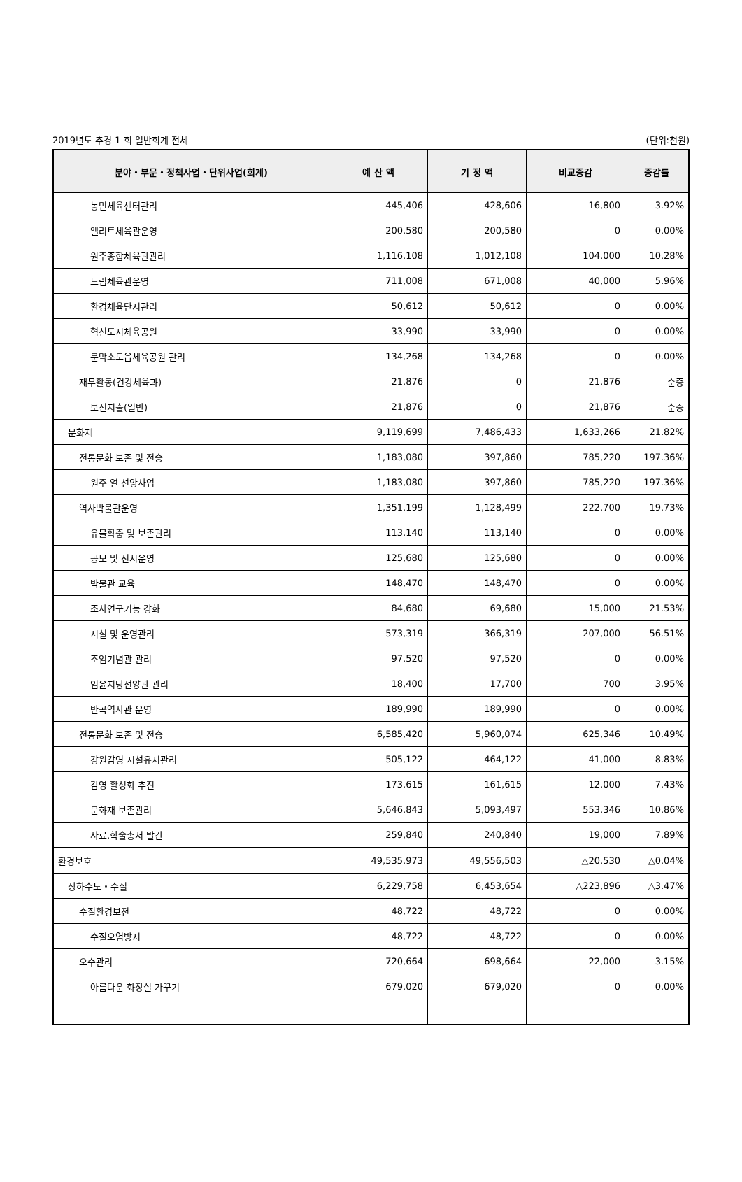2019년도 추경 1 회 일반회계 전체 (단위:천원)
| 분야・부문・정책사업・단위사업(회계) | 예 산 액 | 기 정 액 | 비교증감 | 증감률 |
| --- | --- | --- | --- | --- |
| 농민체육센터관리 | 445,406 | 428,606 | 16,800 | 3.92% |
| 엘리트체육관운영 | 200,580 | 200,580 | 0 | 0.00% |
| 원주종합체육관관리 | 1,116,108 | 1,012,108 | 104,000 | 10.28% |
| 드림체육관운영 | 711,008 | 671,008 | 40,000 | 5.96% |
| 환경체육단지관리 | 50,612 | 50,612 | 0 | 0.00% |
| 혁신도시체육공원 | 33,990 | 33,990 | 0 | 0.00% |
| 문막소도읍체육공원 관리 | 134,268 | 134,268 | 0 | 0.00% |
| 재무활동(건강체육과) | 21,876 | 0 | 21,876 | 순증 |
| 보전지출(일반) | 21,876 | 0 | 21,876 | 순증 |
| 문화재 | 9,119,699 | 7,486,433 | 1,633,266 | 21.82% |
| 전통문화 보존 및 전승 | 1,183,080 | 397,860 | 785,220 | 197.36% |
| 원주 얼 선양사업 | 1,183,080 | 397,860 | 785,220 | 197.36% |
| 역사박물관운영 | 1,351,199 | 1,128,499 | 222,700 | 19.73% |
| 유물확충 및 보존관리 | 113,140 | 113,140 | 0 | 0.00% |
| 공모 및 전시운영 | 125,680 | 125,680 | 0 | 0.00% |
| 박물관 교육 | 148,470 | 148,470 | 0 | 0.00% |
| 조사연구기능 강화 | 84,680 | 69,680 | 15,000 | 21.53% |
| 시설 및 운영관리 | 573,319 | 366,319 | 207,000 | 56.51% |
| 조엄기념관 관리 | 97,520 | 97,520 | 0 | 0.00% |
| 임윤지당선양관 관리 | 18,400 | 17,700 | 700 | 3.95% |
| 반곡역사관 운영 | 189,990 | 189,990 | 0 | 0.00% |
| 전통문화 보존 및 전승 | 6,585,420 | 5,960,074 | 625,346 | 10.49% |
| 강원감영 시설유지관리 | 505,122 | 464,122 | 41,000 | 8.83% |
| 감영 활성화 추진 | 173,615 | 161,615 | 12,000 | 7.43% |
| 문화재 보존관리 | 5,646,843 | 5,093,497 | 553,346 | 10.86% |
| 사료,학술총서 발간 | 259,840 | 240,840 | 19,000 | 7.89% |
| 환경보호 | 49,535,973 | 49,556,503 | △20,530 | △0.04% |
| 상하수도・수질 | 6,229,758 | 6,453,654 | △223,896 | △3.47% |
| 수질환경보전 | 48,722 | 48,722 | 0 | 0.00% |
| 수질오염방지 | 48,722 | 48,722 | 0 | 0.00% |
| 오수관리 | 720,664 | 698,664 | 22,000 | 3.15% |
| 아름다운 화장실 가꾸기 | 679,020 | 679,020 | 0 | 0.00% |